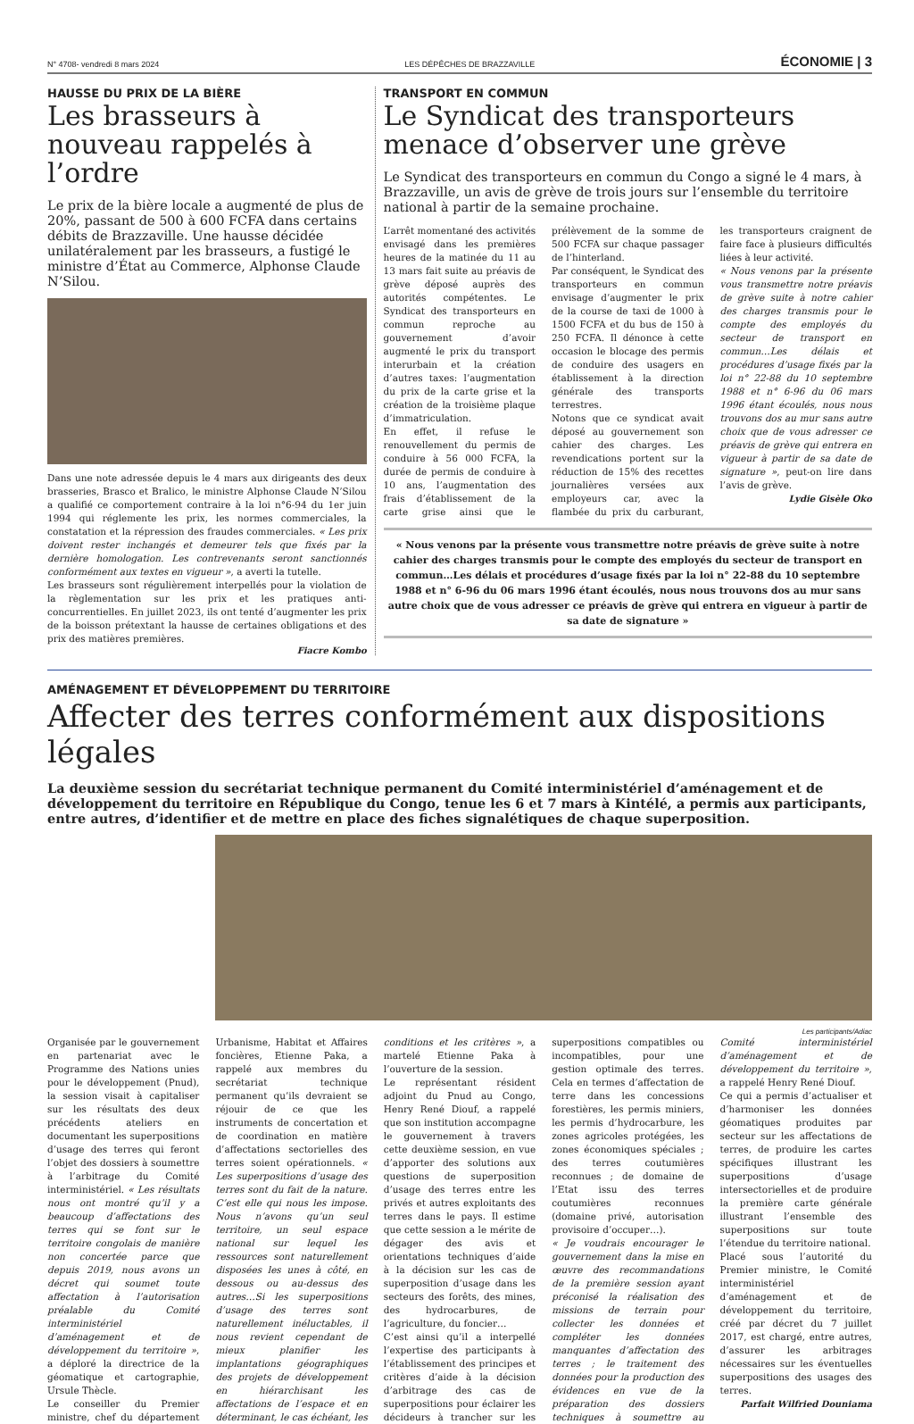N° 4708- vendredi 8 mars 2024 LES DÉPÊCHES DE BRAZZAVILLE ÉCONOMIE | 3
HAUSSE DU PRIX DE LA BIÈRE
Les brasseurs à nouveau rappelés à l’ordre
Le prix de la bière locale a augmenté de plus de 20%, passant de 500 à 600 FCFA dans certains débits de Brazzaville. Une hausse décidée unilatéralement par les brasseurs, a fustigé le ministre d’État au Commerce, Alphonse Claude N’Silou.
Dans une note adressée depuis le 4 mars aux dirigeants des deux brasseries, Brasco et Bralico, le ministre Alphonse Claude N’Silou a qualifié ce comportement contraire à la loi n°6-94 du 1er juin 1994 qui réglemente les prix, les normes commerciales, la constatation et la répression des fraudes commerciales. « Les prix doivent rester inchangés et demeurer tels que fixés par la dernière homologation. Les contrevenants seront sanctionnés conformément aux textes en vigueur », a averti la tutelle.
Les brasseurs sont régulièrement interpellés pour la violation de la règlementation sur les prix et les pratiques anti-concurrentielles. En juillet 2023, ils ont tenté d’augmenter les prix de la boisson prétextant la hausse de certaines obligations et des prix des matières premières.
Fiacre Kombo
TRANSPORT EN COMMUN
Le Syndicat des transporteurs menace d’observer une grève
Le Syndicat des transporteurs en commun du Congo a signé le 4 mars, à Brazzaville, un avis de grève de trois jours sur l’ensemble du territoire national à partir de la semaine prochaine.
L’arrêt momentané des activités envisagé dans les premières heures de la matinée du 11 au 13 mars fait suite au préavis de grève déposé auprès des autorités compétentes. Le Syndicat des transporteurs en commun reproche au gouvernement d’avoir augmenté le prix du transport interurbain et la création d’autres taxes: l’augmentation du prix de la carte grise et la création de la troisième plaque d’immatriculation.
En effet, il refuse le renouvellement du permis de conduire à 56 000 FCFA, la durée de permis de conduire à 10 ans, l’augmentation des frais d’établissement de la carte grise ainsi que le prélèvement de la somme de 500 FCFA sur chaque passager de l’hinterland.
Par conséquent, le Syndicat des transporteurs en commun envisage d’augmenter le prix de la course de taxi de 1000 à 1500 FCFA et du bus de 150 à 250 FCFA. Il dénonce à cette occasion le blocage des permis de conduire des usagers en établissement à la direction générale des transports terrestres.
Notons que ce syndicat avait déposé au gouvernement son cahier des charges. Les revendications portent sur la réduction de 15% des recettes journalières versées aux employeurs car, avec la flambée du prix du carburant, les transporteurs craignent de faire face à plusieurs difficultés liées à leur activité.
« Nous venons par la présente vous transmettre notre préavis de grève suite à notre cahier des charges transmis pour le compte des employés du secteur de transport en commun…Les délais et procédures d’usage fixés par la loi n° 22-88 du 10 septembre 1988 et n° 6-96 du 06 mars 1996 étant écoulés, nous nous trouvons dos au mur sans autre choix que de vous adresser ce préavis de grève qui entrera en vigueur à partir de sa date de signature », peut-on lire dans l’avis de grève.
Lydie Gisèle Oko
« Nous venons par la présente vous transmettre notre préavis de grève suite à notre cahier des charges transmis pour le compte des employés du secteur de transport en commun…Les délais et procédures d’usage fixés par la loi n° 22-88 du 10 septembre 1988 et n° 6-96 du 06 mars 1996 étant écoulés, nous nous trouvons dos au mur sans autre choix que de vous adresser ce préavis de grève qui entrera en vigueur à partir de sa date de signature »
AMÉNAGEMENT ET DÉVELOPPEMENT DU TERRITOIRE
Affecter des terres conformément aux dispositions légales
La deuxième session du secrétariat technique permanent du Comité interministériel d’aménagement et de développement du territoire en République du Congo, tenue les 6 et 7 mars à Kintélé, a permis aux participants, entre autres, d’identifier et de mettre en place des fiches signalétiques de chaque superposition.
Les participants/Adiac
Organisée par le gouvernement en partenariat avec le Programme des Nations unies pour le développement (Pnud), la session visait à capitaliser sur les résultats des deux précédents ateliers en documentant les superpositions d’usage des terres qui feront l’objet des dossiers à soumettre à l’arbitrage du Comité interministériel. « Les résultats nous ont montré qu’il y a beaucoup d’affectations des terres qui se font sur le territoire congolais de manière non concertée parce que depuis 2019, nous avons un décret qui soumet toute affectation à l’autorisation préalable du Comité interministériel d’aménagement et de développement du territoire », a déploré la directrice de la géomatique et cartographie, Ursule Thècle.
Le conseiller du Premier ministre, chef du département Urbanisme, Habitat et Affaires foncières, Etienne Paka, a rappelé aux membres du secrétariat technique permanent qu’ils devraient se réjouir de ce que les instruments de concertation et de coordination en matière d’affectations sectorielles des terres soient opérationnels. « Les superpositions d’usage des terres sont du fait de la nature. C’est elle qui nous les impose. Nous n’avons qu’un seul territoire, un seul espace national sur lequel les ressources sont naturellement disposées les unes à côté, en dessous ou au-dessus des autres…Si les superpositions d’usage des terres sont naturellement inéluctables, il nous revient cependant de mieux planifier les implantations géographiques des projets de développement en hiérarchisant les affectations de l’espace et en déterminant, le cas échéant, les conditions et les critères », a martelé Etienne Paka à l’ouverture de la session.
Le représentant résident adjoint du Pnud au Congo, Henry René Diouf, a rappelé que son institution accompagne le gouvernement à travers cette deuxième session, en vue d’apporter des solutions aux questions de superposition d’usage des terres entre les privés et autres exploitants des terres dans le pays. Il estime que cette session a le mérite de dégager des avis et orientations techniques d’aide à la décision sur les cas de superposition d’usage dans les secteurs des forêts, des mines, des hydrocarbures, de l’agriculture, du foncier…
C’est ainsi qu’il a interpellé l’expertise des participants à l’établissement des principes et critères d’aide à la décision d’arbitrage des cas de superpositions pour éclairer les décideurs à trancher sur les superpositions compatibles ou incompatibles, pour une gestion optimale des terres. Cela en termes d’affectation de terre dans les concessions forestières, les permis miniers, les permis d’hydrocarbure, les zones agricoles protégées, les zones économiques spéciales ; des terres coutumières reconnues ; de domaine de l’Etat issu des terres coutumières reconnues (domaine privé, autorisation provisoire d’occuper…).
« Je voudrais encourager le gouvernement dans la mise en œuvre des recommandations de la première session ayant préconisé la réalisation des missions de terrain pour collecter les données et compléter les données manquantes d’affectation des terres ; le traitement des données pour la production des évidences en vue de la préparation des dossiers techniques à soumettre au Comité interministériel d’aménagement et de développement du territoire », a rappelé Henry René Diouf.
Ce qui a permis d’actualiser et d’harmoniser les données géomatiques produites par secteur sur les affectations de terres, de produire les cartes spécifiques illustrant les superpositions d’usage intersectorielles et de produire la première carte générale illustrant l’ensemble des superpositions sur toute l’étendue du territoire national.
Placé sous l’autorité du Premier ministre, le Comité interministériel d’aménagement et de développement du territoire, créé par décret du 7 juillet 2017, est chargé, entre autres, d’assurer les arbitrages nécessaires sur les éventuelles superpositions des usages des terres.
Parfait Wilfried Douniama